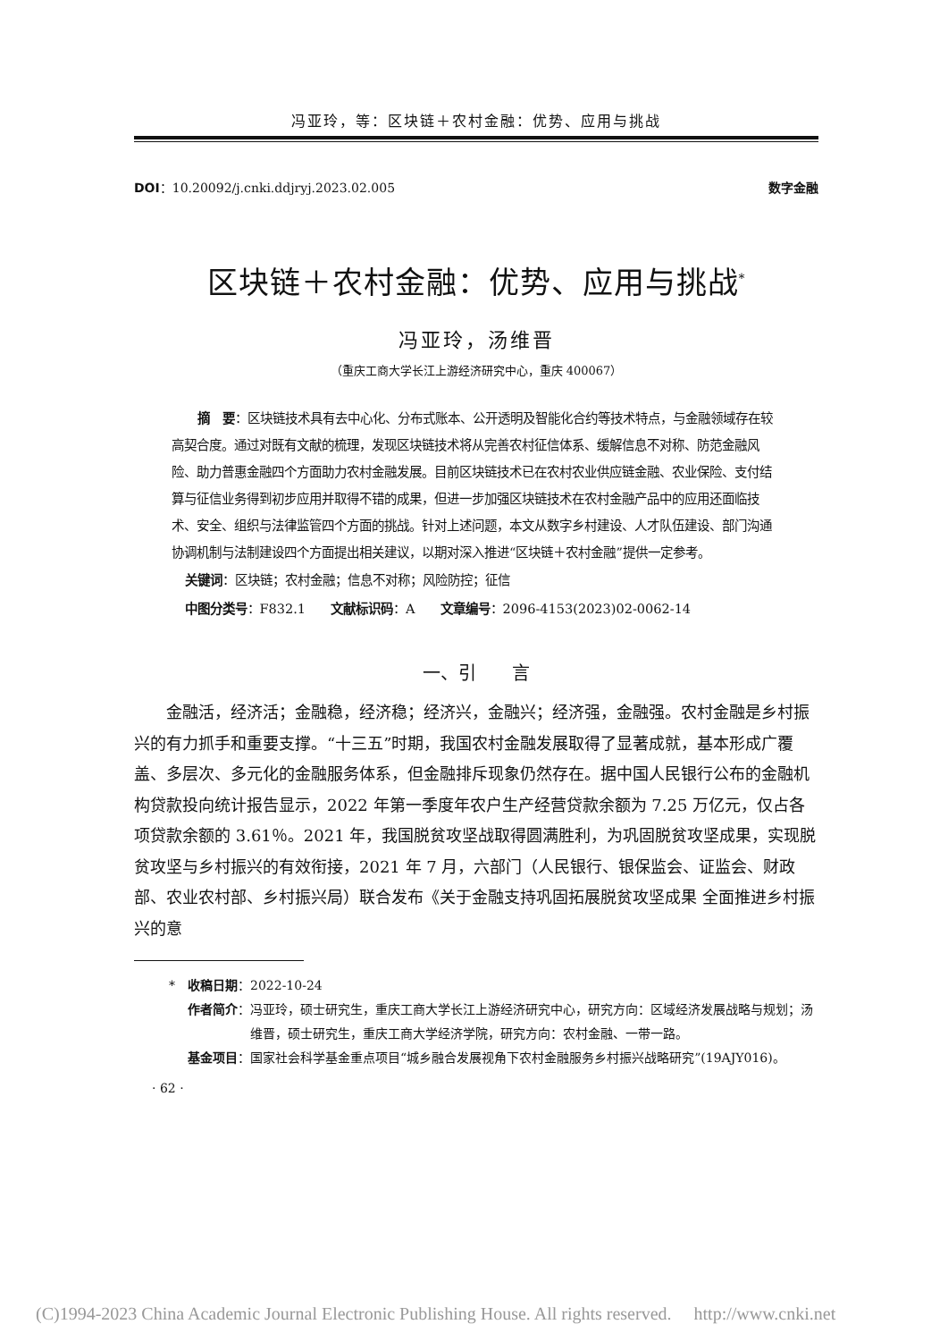冯亚玲，等：区块链＋农村金融：优势、应用与挑战
DOI：10.20092/j.cnki.ddjryj.2023.02.005 数字金融
区块链＋农村金融：优势、应用与挑战<sup>*</sup>
冯亚玲，汤维晋
（重庆工商大学长江上游经济研究中心，重庆 400067）
摘　要：区块链技术具有去中心化、分布式账本、公开透明及智能化合约等技术特点，与金融领域存在较高契合度。通过对既有文献的梳理，发现区块链技术将从完善农村征信体系、缓解信息不对称、防范金融风险、助力普惠金融四个方面助力农村金融发展。目前区块链技术已在农村农业供应链金融、农业保险、支付结算与征信业务得到初步应用并取得不错的成果，但进一步加强区块链技术在农村金融产品中的应用还面临技术、安全、组织与法律监管四个方面的挑战。针对上述问题，本文从数字乡村建设、人才队伍建设、部门沟通协调机制与法制建设四个方面提出相关建议，以期对深入推进“区块链＋农村金融”提供一定参考。
关键词：区块链；农村金融；信息不对称；风险防控；征信
中图分类号：F832.1　　文献标识码：A　　文章编号：2096-4153(2023)02-0062-14
一、引　　言
金融活，经济活；金融稳，经济稳；经济兴，金融兴；经济强，金融强。农村金融是乡村振兴的有力抓手和重要支撑。“十三五”时期，我国农村金融发展取得了显著成就，基本形成广覆盖、多层次、多元化的金融服务体系，但金融排斥现象仍然存在。据中国人民银行公布的金融机构贷款投向统计报告显示，2022 年第一季度年农户生产经营贷款余额为 7.25 万亿元，仅占各项贷款余额的 3.61％。2021 年，我国脱贫攻坚战取得圆满胜利，为巩固脱贫攻坚成果，实现脱贫攻坚与乡村振兴的有效衔接，2021 年 7 月，六部门（人民银行、银保监会、证监会、财政部、农业农村部、乡村振兴局）联合发布《关于金融支持巩固拓展脱贫攻坚成果 全面推进乡村振兴的意
*　收稿日期： 2022-10-24
作者简介： 冯亚玲，硕士研究生，重庆工商大学长江上游经济研究中心，研究方向：区域经济发展战略与规划；汤维晋，硕士研究生，重庆工商大学经济学院，研究方向：农村金融、一带一路。
基金项目： 国家社会科学基金重点项目“城乡融合发展视角下农村金融服务乡村振兴战略研究”(19AJY016)。
· 62 ·
(C)1994-2023 China Academic Journal Electronic Publishing House. All rights reserved.　 http://www.cnki.net